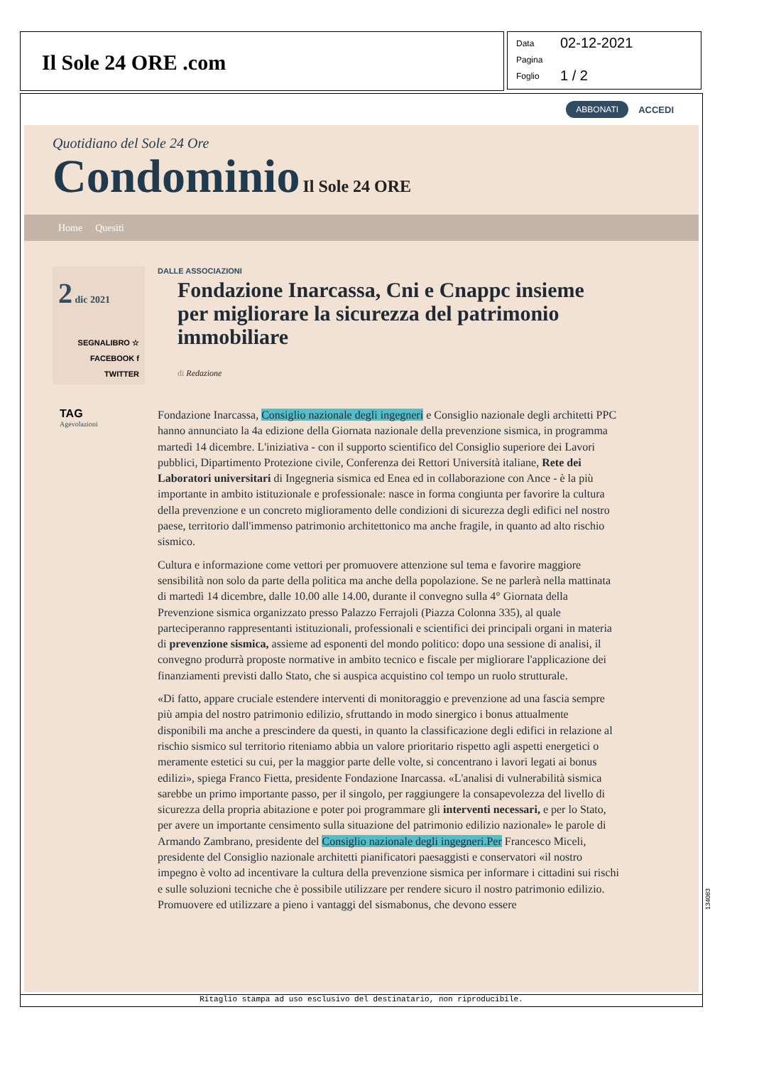Il Sole 24 ORE .com
Data 02-12-2021
Pagina
Foglio 1 / 2
ABBONATI ACCEDI
Quotidiano del Sole 24 Ore
Condominio Il Sole 24 ORE
Home Quesiti
2 dic 2021
SEGNALIBRO ☆
FACEBOOK f
TWITTER
TAG
Agevolazioni
DALLE ASSOCIAZIONI
Fondazione Inarcassa, Cni e Cnappc insieme per migliorare la sicurezza del patrimonio immobiliare
di Redazione
Fondazione Inarcassa, Consiglio nazionale degli ingegneri e Consiglio nazionale degli architetti PPC hanno annunciato la 4a edizione della Giornata nazionale della prevenzione sismica, in programma martedì 14 dicembre. L'iniziativa - con il supporto scientifico del Consiglio superiore dei Lavori pubblici, Dipartimento Protezione civile, Conferenza dei Rettori Università italiane, Rete dei Laboratori universitari di Ingegneria sismica ed Enea ed in collaborazione con Ance - è la più importante in ambito istituzionale e professionale: nasce in forma congiunta per favorire la cultura della prevenzione e un concreto miglioramento delle condizioni di sicurezza degli edifici nel nostro paese, territorio dall'immenso patrimonio architettonico ma anche fragile, in quanto ad alto rischio sismico.
Cultura e informazione come vettori per promuovere attenzione sul tema e favorire maggiore sensibilità non solo da parte della politica ma anche della popolazione. Se ne parlerà nella mattinata di martedì 14 dicembre, dalle 10.00 alle 14.00, durante il convegno sulla 4° Giornata della Prevenzione sismica organizzato presso Palazzo Ferrajoli (Piazza Colonna 335), al quale parteciperanno rappresentanti istituzionali, professionali e scientifici dei principali organi in materia di prevenzione sismica, assieme ad esponenti del mondo politico: dopo una sessione di analisi, il convegno produrrà proposte normative in ambito tecnico e fiscale per migliorare l'applicazione dei finanziamenti previsti dallo Stato, che si auspica acquistino col tempo un ruolo strutturale.
«Di fatto, appare cruciale estendere interventi di monitoraggio e prevenzione ad una fascia sempre più ampia del nostro patrimonio edilizio, sfruttando in modo sinergico i bonus attualmente disponibili ma anche a prescindere da questi, in quanto la classificazione degli edifici in relazione al rischio sismico sul territorio riteniamo abbia un valore prioritario rispetto agli aspetti energetici o meramente estetici su cui, per la maggior parte delle volte, si concentrano i lavori legati ai bonus edilizi», spiega Franco Fietta, presidente Fondazione Inarcassa. «L'analisi di vulnerabilità sismica sarebbe un primo importante passo, per il singolo, per raggiungere la consapevolezza del livello di sicurezza della propria abitazione e poter poi programmare gli interventi necessari, e per lo Stato, per avere un importante censimento sulla situazione del patrimonio edilizio nazionale» le parole di Armando Zambrano, presidente del Consiglio nazionale degli ingegneri.Per Francesco Miceli, presidente del Consiglio nazionale architetti pianificatori paesaggisti e conservatori «il nostro impegno è volto ad incentivare la cultura della prevenzione sismica per informare i cittadini sui rischi e sulle soluzioni tecniche che è possibile utilizzare per rendere sicuro il nostro patrimonio edilizio. Promuovere ed utilizzare a pieno i vantaggi del sismabonus, che devono essere
Ritaglio stampa ad uso esclusivo del destinatario, non riproducibile.
134083